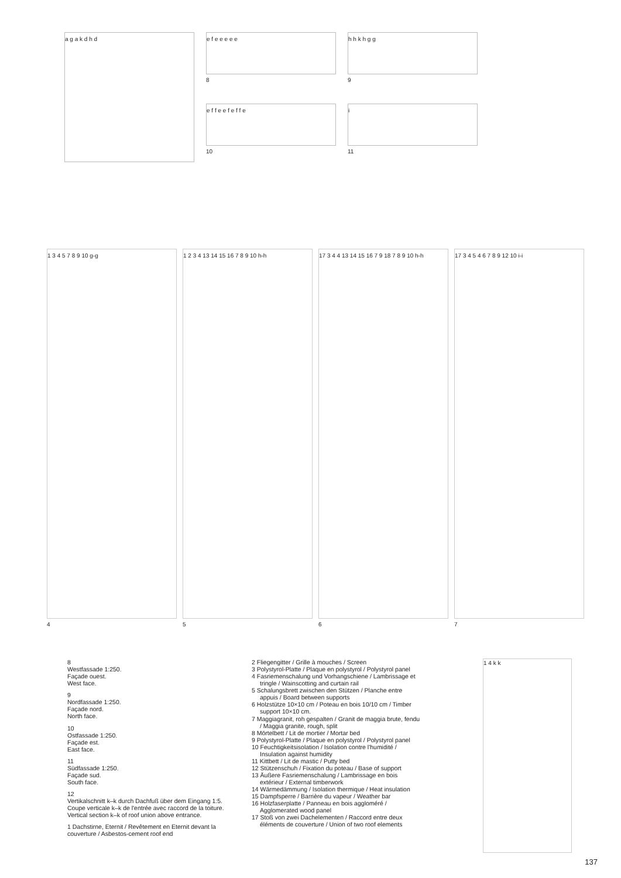a g a k d h d
e f e e e e e
8
e f f e e f e f f e
10
h h k h g g
9
i
11
1 3 4 5 7 8 9 10 g-g
4
1 2 3 4 13 14 15 16 7 8 9 10 h-h
5
17 3 4 4 13 14 15 16 7 9 18 7 8 9 10 h-h
6
17 3 4 5 4 6 7 8 9 12 10 i-i
7
8
Westfassade 1:250.
Façade ouest.
West face.
9
Nordfassade 1:250.
Façade nord.
North face.
10
Ostfassade 1:250.
Façade est.
East face.
11
Südfassade 1:250.
Façade sud.
South face.
12
Vertikalschnitt k–k durch Dachfuß über dem Eingang 1:5.
Coupe verticale k–k de l'entrée avec raccord de la toiture.
Vertical section k–k of roof union above entrance.
1 Dachstirne, Eternit / Revêtement en Eternit devant la couverture / Asbestos-cement roof end
2 Fliegengitter / Grille à mouches / Screen
3 Polystyrol-Platte / Plaque en polystyrol / Polystyrol panel
4 Fasriemenschalung und Vorhangschiene / Lambrissage et tringle / Wainscotting and curtain rail
5 Schalungsbrett zwischen den Stützen / Planche entre appuis / Board between supports
6 Holzstütze 10×10 cm / Poteau en bois 10/10 cm / Timber support 10×10 cm.
7 Maggiagranit, roh gespalten / Granit de maggia brute, fendu / Maggia granite, rough, split
8 Mörtelbett / Lit de mortier / Mortar bed
9 Polystyrol-Platte / Plaque en polystyrol / Polystyrol panel
10 Feuchtigkeitsisolation / Isolation contre l'humidité / Insulation against humidity
11 Kittbett / Lit de mastic / Putty bed
12 Stützenschuh / Fixation du poteau / Base of support
13 Äußere Fasriemenschalung / Lambrissage en bois extérieur / External timberwork
14 Wärmedämmung / Isolation thermique / Heat insulation
15 Dampfsperre / Barrière du vapeur / Weather bar
16 Holzfaserplatte / Panneau en bois aggloméré / Agglomerated wood panel
17 Stoß von zwei Dachelementen / Raccord entre deux éléments de couverture / Union of two roof elements
1 4 k k
137